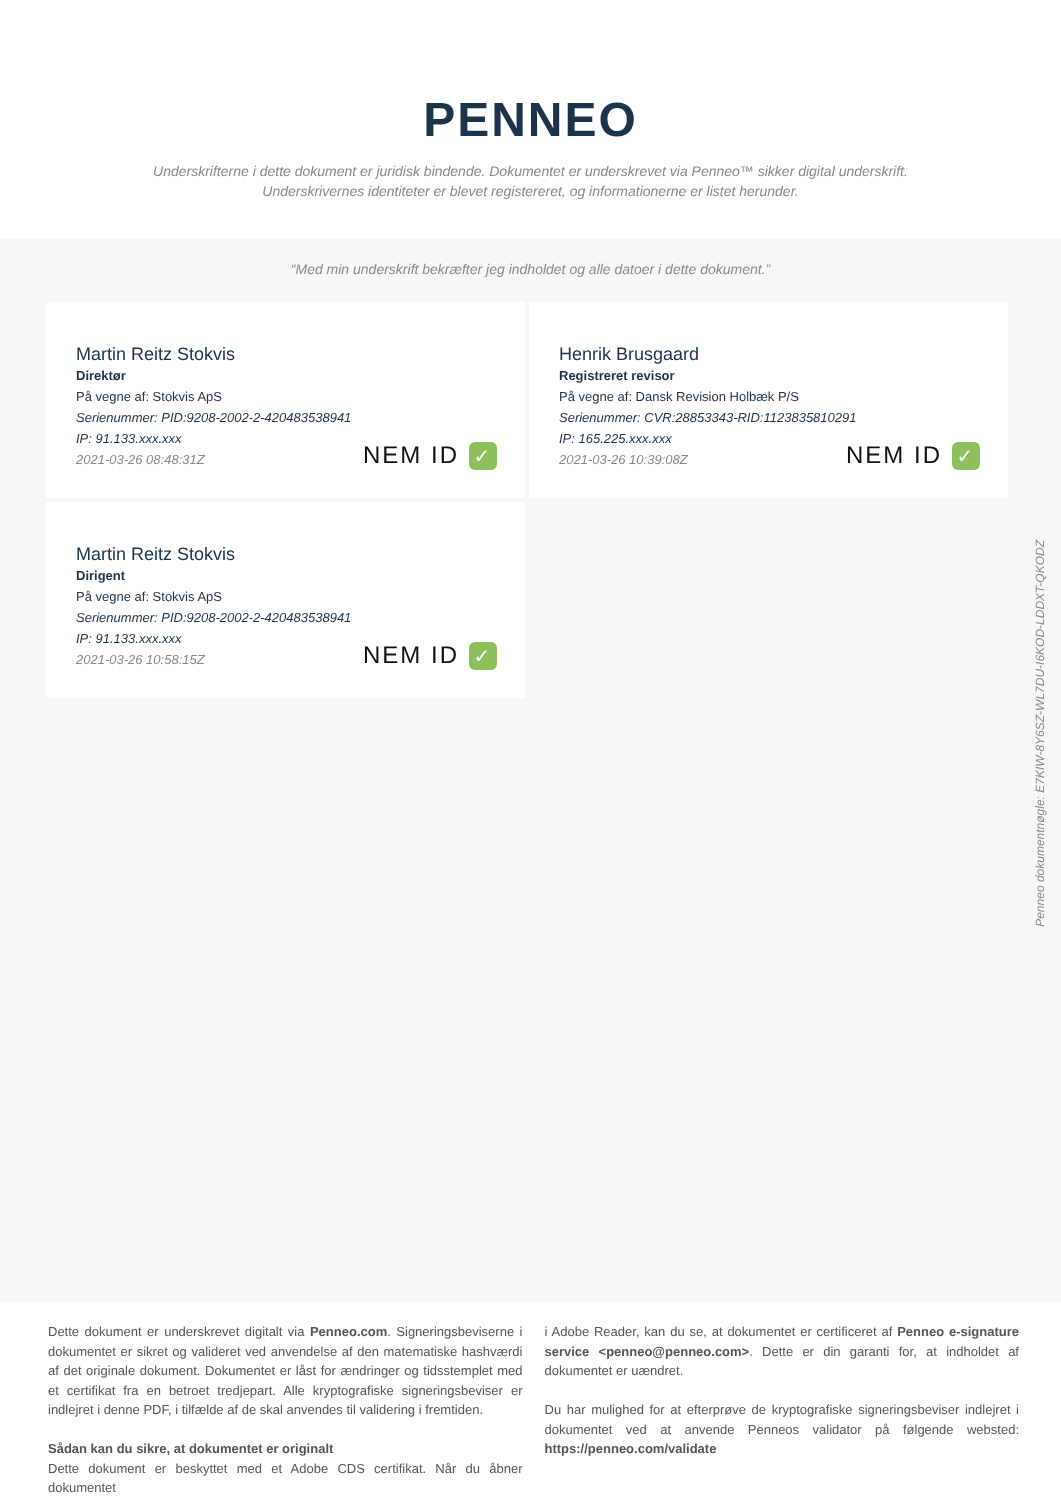PENNEO
Underskrifterne i dette dokument er juridisk bindende. Dokumentet er underskrevet via Penneo™ sikker digital underskrift.
Underskrivernes identiteter er blevet registereret, og informationerne er listet herunder.
“Med min underskrift bekræfter jeg indholdet og alle datoer i dette dokument.”
Martin Reitz Stokvis
Direktør
På vegne af: Stokvis ApS
Serienummer: PID:9208-2002-2-420483538941
IP: 91.133.xxx.xxx
2021-03-26 08:48:31Z
NEM ID ✓
Henrik Brusgaard
Registreret revisor
På vegne af: Dansk Revision Holbæk P/S
Serienummer: CVR:28853343-RID:1123835810291
IP: 165.225.xxx.xxx
2021-03-26 10:39:08Z
NEM ID ✓
Martin Reitz Stokvis
Dirigent
På vegne af: Stokvis ApS
Serienummer: PID:9208-2002-2-420483538941
IP: 91.133.xxx.xxx
2021-03-26 10:58:15Z
NEM ID ✓
Penneo dokumentnøgle: E7KIW-8Y6SZ-WL7DU-I6KOD-LDDXT-QKODZ
Dette dokument er underskrevet digitalt via Penneo.com. Signeringsbeviserne i dokumentet er sikret og valideret ved anvendelse af den matematiske hashværdi af det originale dokument. Dokumentet er låst for ændringer og tidsstemplet med et certifikat fra en betroet tredjepart. Alle kryptografiske signeringsbeviser er indlejret i denne PDF, i tilfælde af de skal anvendes til validering i fremtiden.
Sådan kan du sikre, at dokumentet er originalt
Dette dokument er beskyttet med et Adobe CDS certifikat. Når du åbner dokumentet
i Adobe Reader, kan du se, at dokumentet er certificeret af Penneo e-signature service <penneo@penneo.com>. Dette er din garanti for, at indholdet af dokumentet er uændret.
Du har mulighed for at efterprøve de kryptografiske signeringsbeviser indlejret i dokumentet ved at anvende Penneos validator på følgende websted: https://penneo.com/validate